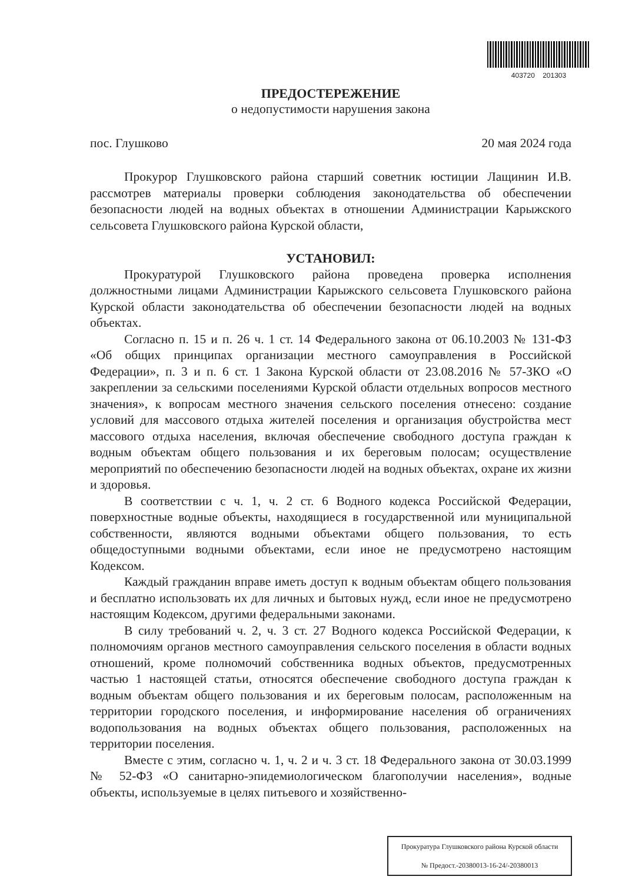403720 201303
ПРЕДОСТЕРЕЖЕНИЕ
о недопустимости нарушения закона
пос. Глушково 20 мая 2024 года
Прокурор Глушковского района старший советник юстиции Лащинин И.В. рассмотрев материалы проверки соблюдения законодательства об обеспечении безопасности людей на водных объектах в отношении Администрации Карыжского сельсовета Глушковского района Курской области,
УСТАНОВИЛ:
Прокуратурой Глушковского района проведена проверка исполнения должностными лицами Администрации Карыжского сельсовета Глушковского района Курской области законодательства об обеспечении безопасности людей на водных объектах.
Согласно п. 15 и п. 26 ч. 1 ст. 14 Федерального закона от 06.10.2003 № 131-ФЗ «Об общих принципах организации местного самоуправления в Российской Федерации», п. 3 и п. 6 ст. 1 Закона Курской области от 23.08.2016 № 57-ЗКО «О закреплении за сельскими поселениями Курской области отдельных вопросов местного значения», к вопросам местного значения сельского поселения отнесено: создание условий для массового отдыха жителей поселения и организация обустройства мест массового отдыха населения, включая обеспечение свободного доступа граждан к водным объектам общего пользования и их береговым полосам; осуществление мероприятий по обеспечению безопасности людей на водных объектах, охране их жизни и здоровья.
В соответствии с ч. 1, ч. 2 ст. 6 Водного кодекса Российской Федерации, поверхностные водные объекты, находящиеся в государственной или муниципальной собственности, являются водными объектами общего пользования, то есть общедоступными водными объектами, если иное не предусмотрено настоящим Кодексом.
Каждый гражданин вправе иметь доступ к водным объектам общего пользования и бесплатно использовать их для личных и бытовых нужд, если иное не предусмотрено настоящим Кодексом, другими федеральными законами.
В силу требований ч. 2, ч. 3 ст. 27 Водного кодекса Российской Федерации, к полномочиям органов местного самоуправления сельского поселения в области водных отношений, кроме полномочий собственника водных объектов, предусмотренных частью 1 настоящей статьи, относятся обеспечение свободного доступа граждан к водным объектам общего пользования и их береговым полосам, расположенным на территории городского поселения, и информирование населения об ограничениях водопользования на водных объектах общего пользования, расположенных на территории поселения.
Вместе с этим, согласно ч. 1, ч. 2 и ч. 3 ст. 18 Федерального закона от 30.03.1999 № 52-ФЗ «О санитарно-эпидемиологическом благополучии населения», водные объекты, используемые в целях питьевого и хозяйственно-
Прокуратура Глушковского района Курской области
№ Предост.-20380013-16-24/-20380013